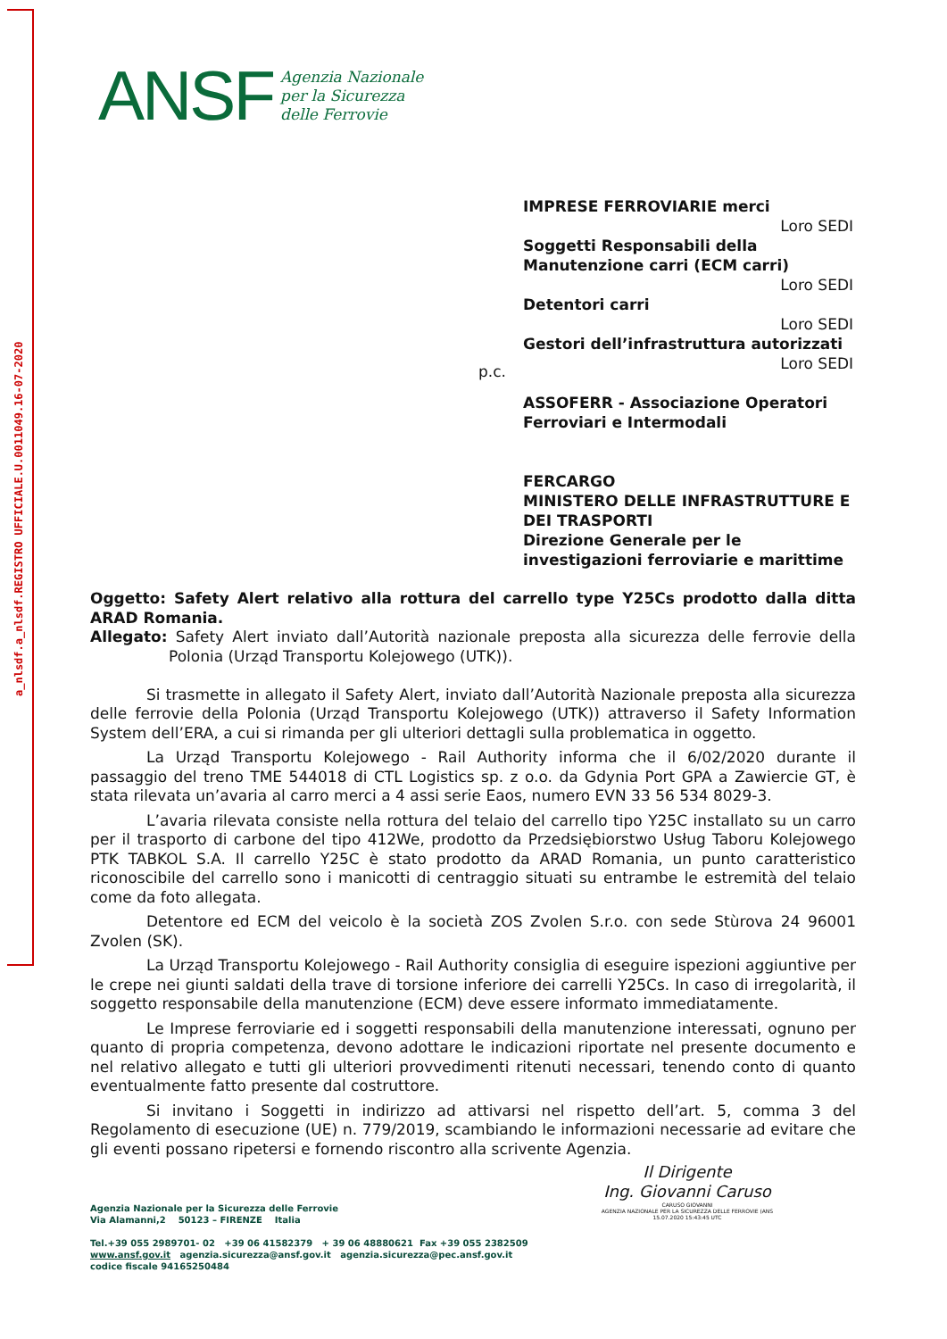a_nlsdf.a_nlsdf.REGISTRO UFFICIALE.U.0011049.16-07-2020
ANSF
Agenzia Nazionale
per la Sicurezza
delle Ferrovie
IMPRESE FERROVIARIE merci
Loro SEDI
Soggetti Responsabili della Manutenzione carri (ECM carri)
Loro SEDI
Detentori carri
Loro SEDI
Gestori dell’infrastruttura autorizzati
Loro SEDI
ASSOFERR - Associazione Operatori Ferroviari e Intermodali
FERCARGO
MINISTERO DELLE INFRASTRUTTURE E DEI TRASPORTI
Direzione Generale per le investigazioni ferroviarie e marittime
p.c.
Oggetto: Safety Alert relativo alla rottura del carrello type Y25Cs prodotto dalla ditta ARAD Romania.
Allegato: Safety Alert inviato dall’Autorità nazionale preposta alla sicurezza delle ferrovie della Polonia (Urząd Transportu Kolejowego (UTK)).
Si trasmette in allegato il Safety Alert, inviato dall’Autorità Nazionale preposta alla sicurezza delle ferrovie della Polonia (Urząd Transportu Kolejowego (UTK)) attraverso il Safety Information System dell’ERA, a cui si rimanda per gli ulteriori dettagli sulla problematica in oggetto.
La Urząd Transportu Kolejowego - Rail Authority informa che il 6/02/2020 durante il passaggio del treno TME 544018 di CTL Logistics sp. z o.o. da Gdynia Port GPA a Zawiercie GT, è stata rilevata un’avaria al carro merci a 4 assi serie Eaos, numero EVN 33 56 534 8029-3.
L’avaria rilevata consiste nella rottura del telaio del carrello tipo Y25C installato su un carro per il trasporto di carbone del tipo 412We, prodotto da Przedsiębiorstwo Usług Taboru Kolejowego PTK TABKOL S.A. Il carrello Y25C è stato prodotto da ARAD Romania, un punto caratteristico riconoscibile del carrello sono i manicotti di centraggio situati su entrambe le estremità del telaio come da foto allegata.
Detentore ed ECM del veicolo è la società ZOS Zvolen S.r.o. con sede Stùrova 24 96001 Zvolen (SK).
La Urząd Transportu Kolejowego - Rail Authority consiglia di eseguire ispezioni aggiuntive per le crepe nei giunti saldati della trave di torsione inferiore dei carrelli Y25Cs. In caso di irregolarità, il soggetto responsabile della manutenzione (ECM) deve essere informato immediatamente.
Le Imprese ferroviarie ed i soggetti responsabili della manutenzione interessati, ognuno per quanto di propria competenza, devono adottare le indicazioni riportate nel presente documento e nel relativo allegato e tutti gli ulteriori provvedimenti ritenuti necessari, tenendo conto di quanto eventualmente fatto presente dal costruttore.
Si invitano i Soggetti in indirizzo ad attivarsi nel rispetto dell’art. 5, comma 3 del Regolamento di esecuzione (UE) n. 779/2019, scambiando le informazioni necessarie ad evitare che gli eventi possano ripetersi e fornendo riscontro alla scrivente Agenzia.
Il Dirigente
Ing. Giovanni Caruso
CARUSO GIOVANNI
AGENZIA NAZIONALE PER LA SICUREZZA DELLE FERROVIE (ANS
15.07.2020 15:43:45 UTC
Agenzia Nazionale per la Sicurezza delle Ferrovie
Via Alamanni,2 50123 – FIRENZE Italia
Tel.+39 055 2989701- 02 +39 06 41582379 + 39 06 48880621 Fax +39 055 2382509
www.ansf.gov.it agenzia.sicurezza@ansf.gov.it agenzia.sicurezza@pec.ansf.gov.it
codice fiscale 94165250484